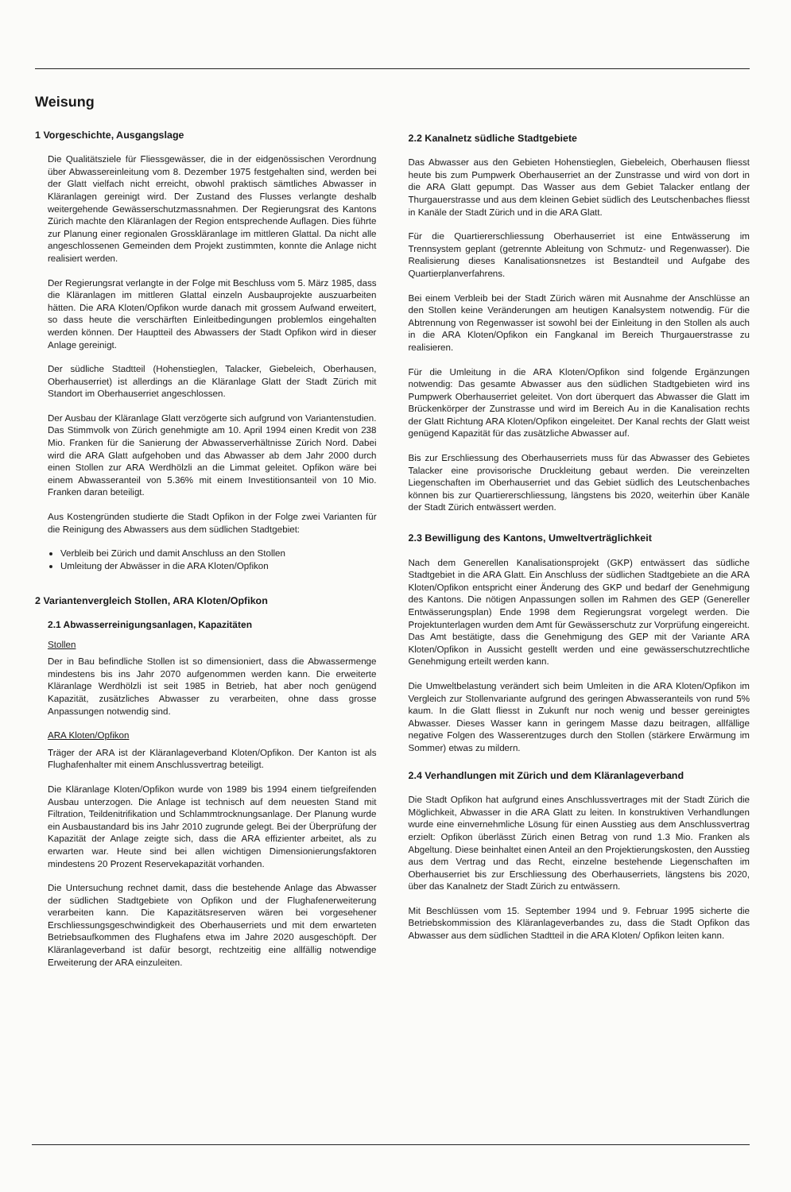Weisung
1 Vorgeschichte, Ausgangslage
Die Qualitätsziele für Fliessgewässer, die in der eidgenössischen Verordnung über Abwassereinleitung vom 8. Dezember 1975 festgehalten sind, werden bei der Glatt vielfach nicht erreicht, obwohl praktisch sämtliches Abwasser in Kläranlagen gereinigt wird. Der Zustand des Flusses verlangte deshalb weitergehende Gewässerschutzmassnahmen. Der Regierungsrat des Kantons Zürich machte den Kläranlagen der Region entsprechende Auflagen. Dies führte zur Planung einer regionalen Grosskläranlage im mittleren Glattal. Da nicht alle angeschlossenen Gemeinden dem Projekt zustimmten, konnte die Anlage nicht realisiert werden.
Der Regierungsrat verlangte in der Folge mit Beschluss vom 5. März 1985, dass die Kläranlagen im mittleren Glattal einzeln Ausbauprojekte auszuarbeiten hätten. Die ARA Kloten/Opfikon wurde danach mit grossem Aufwand erweitert, so dass heute die verschärften Einleitbedingungen problemlos eingehalten werden können. Der Hauptteil des Abwassers der Stadt Opfikon wird in dieser Anlage gereinigt.
Der südliche Stadtteil (Hohenstieglen, Talacker, Giebeleich, Oberhausen, Oberhauserriet) ist allerdings an die Kläranlage Glatt der Stadt Zürich mit Standort im Oberhauserriet angeschlossen.
Der Ausbau der Kläranlage Glatt verzögerte sich aufgrund von Variantenstudien. Das Stimmvolk von Zürich genehmigte am 10. April 1994 einen Kredit von 238 Mio. Franken für die Sanierung der Abwasserverhältnisse Zürich Nord. Dabei wird die ARA Glatt aufgehoben und das Abwasser ab dem Jahr 2000 durch einen Stollen zur ARA Werdhölzli an die Limmat geleitet. Opfikon wäre bei einem Abwasseranteil von 5.36% mit einem Investitionsanteil von 10 Mio. Franken daran beteiligt.
Aus Kostengründen studierte die Stadt Opfikon in der Folge zwei Varianten für die Reinigung des Abwassers aus dem südlichen Stadtgebiet:
Verbleib bei Zürich und damit Anschluss an den Stollen
Umleitung der Abwässer in die ARA Kloten/Opfikon
2 Variantenvergleich Stollen, ARA Kloten/Opfikon
2.1 Abwasserreinigungsanlagen, Kapazitäten
Stollen
Der in Bau befindliche Stollen ist so dimensioniert, dass die Abwassermenge mindestens bis ins Jahr 2070 aufgenommen werden kann. Die erweiterte Kläranlage Werdhölzli ist seit 1985 in Betrieb, hat aber noch genügend Kapazität, zusätzliches Abwasser zu verarbeiten, ohne dass grosse Anpassungen notwendig sind.
ARA Kloten/Opfikon
Träger der ARA ist der Kläranlageverband Kloten/Opfikon. Der Kanton ist als Flughafenhalter mit einem Anschlussvertrag beteiligt.
Die Kläranlage Kloten/Opfikon wurde von 1989 bis 1994 einem tiefgreifenden Ausbau unterzogen. Die Anlage ist technisch auf dem neuesten Stand mit Filtration, Teildenitrifikation und Schlammtrocknungsanlage. Der Planung wurde ein Ausbaustandard bis ins Jahr 2010 zugrunde gelegt. Bei der Überprüfung der Kapazität der Anlage zeigte sich, dass die ARA effizienter arbeitet, als zu erwarten war. Heute sind bei allen wichtigen Dimensionierungsfaktoren mindestens 20 Prozent Reservekapazität vorhanden.
Die Untersuchung rechnet damit, dass die bestehende Anlage das Abwasser der südlichen Stadtgebiete von Opfikon und der Flughafenerweiterung verarbeiten kann. Die Kapazitätsreserven wären bei vorgesehener Erschliessungsgeschwindigkeit des Oberhauserriets und mit dem erwarteten Betriebsaufkommen des Flughafens etwa im Jahre 2020 ausgeschöpft. Der Kläranlageverband ist dafür besorgt, rechtzeitig eine allfällig notwendige Erweiterung der ARA einzuleiten.
2.2 Kanalnetz südliche Stadtgebiete
Das Abwasser aus den Gebieten Hohenstieglen, Giebeleich, Oberhausen fliesst heute bis zum Pumpwerk Oberhauserriet an der Zunstrasse und wird von dort in die ARA Glatt gepumpt. Das Wasser aus dem Gebiet Talacker entlang der Thurgauerstrasse und aus dem kleinen Gebiet südlich des Leutschenbaches fliesst in Kanäle der Stadt Zürich und in die ARA Glatt.
Für die Quartiererschliessung Oberhauserriet ist eine Entwässerung im Trennsystem geplant (getrennte Ableitung von Schmutz- und Regenwasser). Die Realisierung dieses Kanalisationsnetzes ist Bestandteil und Aufgabe des Quartierplanverfahrens.
Bei einem Verbleib bei der Stadt Zürich wären mit Ausnahme der Anschlüsse an den Stollen keine Veränderungen am heutigen Kanalsystem notwendig. Für die Abtrennung von Regenwasser ist sowohl bei der Einleitung in den Stollen als auch in die ARA Kloten/Opfikon ein Fangkanal im Bereich Thurgauerstrasse zu realisieren.
Für die Umleitung in die ARA Kloten/Opfikon sind folgende Ergänzungen notwendig: Das gesamte Abwasser aus den südlichen Stadtgebieten wird ins Pumpwerk Oberhauserriet geleitet. Von dort überquert das Abwasser die Glatt im Brückenkörper der Zunstrasse und wird im Bereich Au in die Kanalisation rechts der Glatt Richtung ARA Kloten/Opfikon eingeleitet. Der Kanal rechts der Glatt weist genügend Kapazität für das zusätzliche Abwasser auf.
Bis zur Erschliessung des Oberhauserriets muss für das Abwasser des Gebietes Talacker eine provisorische Druckleitung gebaut werden. Die vereinzelten Liegenschaften im Oberhauserriet und das Gebiet südlich des Leutschenbaches können bis zur Quartiererschliessung, längstens bis 2020, weiterhin über Kanäle der Stadt Zürich entwässert werden.
2.3 Bewilligung des Kantons, Umweltverträglichkeit
Nach dem Generellen Kanalisationsprojekt (GKP) entwässert das südliche Stadtgebiet in die ARA Glatt. Ein Anschluss der südlichen Stadtgebiete an die ARA Kloten/Opfikon entspricht einer Änderung des GKP und bedarf der Genehmigung des Kantons. Die nötigen Anpassungen sollen im Rahmen des GEP (Genereller Entwässerungsplan) Ende 1998 dem Regierungsrat vorgelegt werden. Die Projektunterlagen wurden dem Amt für Gewässerschutz zur Vorprüfung eingereicht. Das Amt bestätigte, dass die Genehmigung des GEP mit der Variante ARA Kloten/Opfikon in Aussicht gestellt werden und eine gewässerschutzrechtliche Genehmigung erteilt werden kann.
Die Umweltbelastung verändert sich beim Umleiten in die ARA Kloten/Opfikon im Vergleich zur Stollenvariante aufgrund des geringen Abwasseranteils von rund 5% kaum. In die Glatt fliesst in Zukunft nur noch wenig und besser gereinigtes Abwasser. Dieses Wasser kann in geringem Masse dazu beitragen, allfällige negative Folgen des Wasserentzuges durch den Stollen (stärkere Erwärmung im Sommer) etwas zu mildern.
2.4 Verhandlungen mit Zürich und dem Kläranlageverband
Die Stadt Opfikon hat aufgrund eines Anschlussvertrages mit der Stadt Zürich die Möglichkeit, Abwasser in die ARA Glatt zu leiten. In konstruktiven Verhandlungen wurde eine einvernehmliche Lösung für einen Ausstieg aus dem Anschlussvertrag erzielt: Opfikon überlässt Zürich einen Betrag von rund 1.3 Mio. Franken als Abgeltung. Diese beinhaltet einen Anteil an den Projektierungskosten, den Ausstieg aus dem Vertrag und das Recht, einzelne bestehende Liegenschaften im Oberhauserriet bis zur Erschliessung des Oberhauserriets, längstens bis 2020, über das Kanalnetz der Stadt Zürich zu entwässern.
Mit Beschlüssen vom 15. September 1994 und 9. Februar 1995 sicherte die Betriebskommission des Kläranlageverbandes zu, dass die Stadt Opfikon das Abwasser aus dem südlichen Stadtteil in die ARA Kloten/ Opfikon leiten kann.